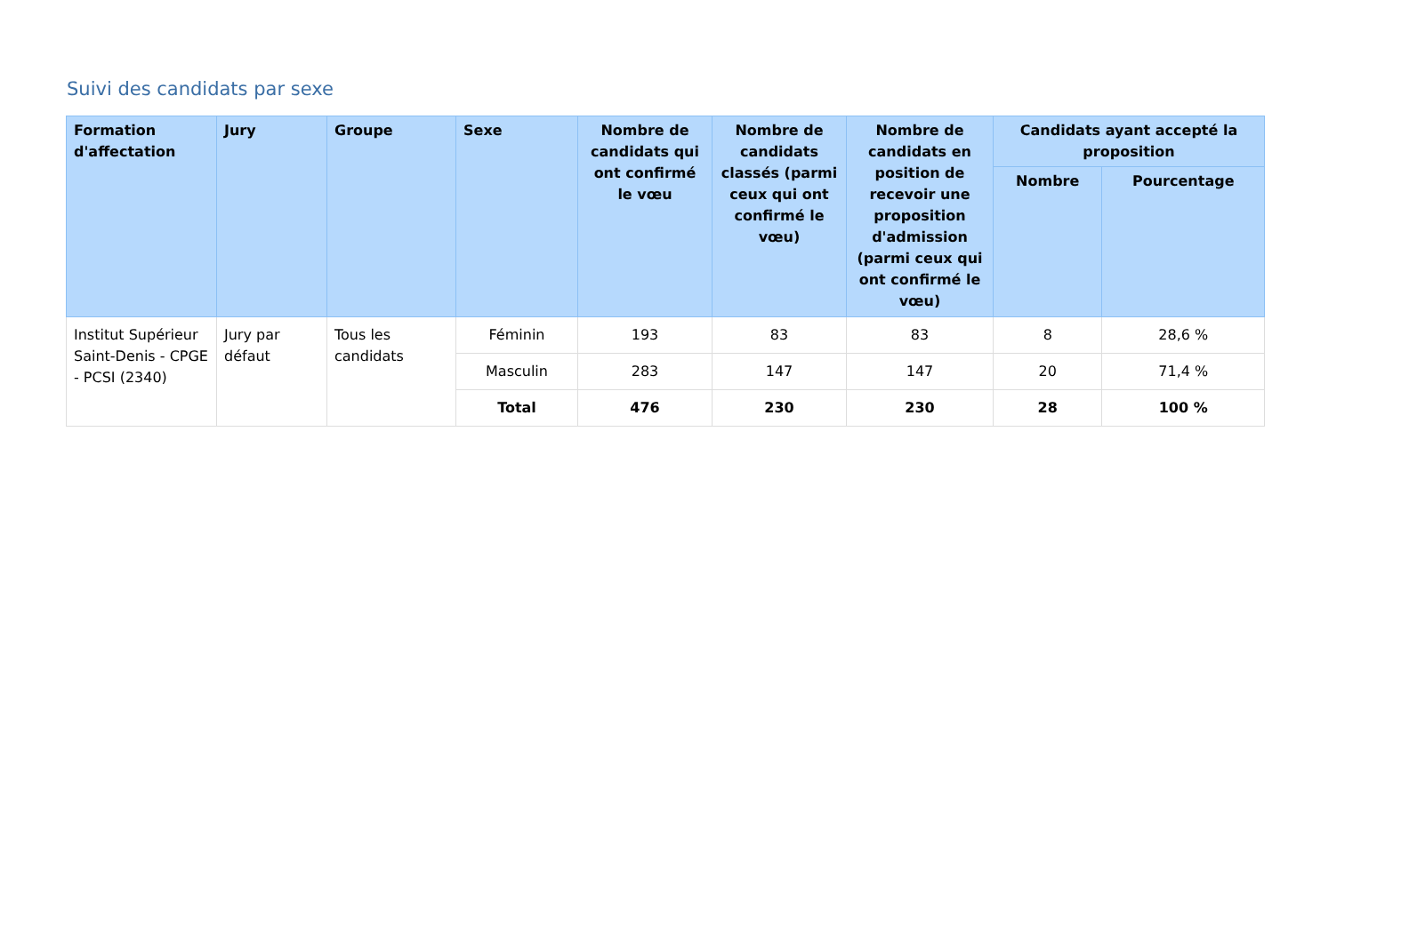Suivi des candidats par sexe
| Formation d'affectation | Jury | Groupe | Sexe | Nombre de candidats qui ont confirmé le vœu | Nombre de candidats classés (parmi ceux qui ont confirmé le vœu) | Nombre de candidats en position de recevoir une proposition d'admission (parmi ceux qui ont confirmé le vœu) | Candidats ayant accepté la proposition | |
| --- | --- | --- | --- | --- | --- | --- | --- | --- |
| | | | | | | | Nombre | Pourcentage |
| Institut Supérieur Saint-Denis - CPGE - PCSI (2340) | Jury par défaut | Tous les candidats | Féminin | 193 | 83 | 83 | 8 | 28,6 % |
| | | | Masculin | 283 | 147 | 147 | 20 | 71,4 % |
| | | | Total | 476 | 230 | 230 | 28 | 100 % |